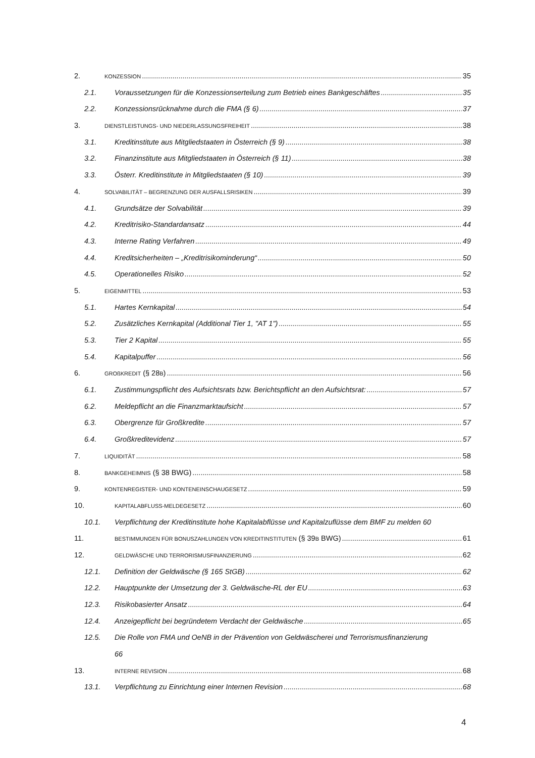2. KONZESSION 35
2.1. Voraussetzungen für die Konzessionserteilung zum Betrieb eines Bankgeschäftes 35
2.2. Konzessionsrücknahme durch die FMA (§ 6) 37
3. DIENSTLEISTUNGS- UND NIEDERLASSUNGSFREIHEIT 38
3.1. Kreditinstitute aus Mitgliedstaaten in Österreich (§ 9) 38
3.2. Finanzinstitute aus Mitgliedstaaten in Österreich (§ 11) 38
3.3. Österr. Kreditinstitute in Mitgliedstaaten (§ 10) 39
4. SOLVABILITÄT – BEGRENZUNG DER AUSFALLSRISIKEN 39
4.1. Grundsätze der Solvabilität 39
4.2. Kreditrisiko-Standardansatz 44
4.3. Interne Rating Verfahren 49
4.4. Kreditsicherheiten – „Kreditrisikominderung“ 50
4.5. Operationelles Risiko 52
5. EIGENMITTEL 53
5.1. Hartes Kernkapital 54
5.2. Zusätzliches Kernkapital (Additional Tier 1, "AT 1") 55
5.3. Tier 2 Kapital 55
5.4. Kapitalpuffer 56
6. GROßKREDIT (§ 28B) 56
6.1. Zustimmungspflicht des Aufsichtsrats bzw. Berichtspflicht an den Aufsichtsrat: 57
6.2. Meldepflicht an die Finanzmarktaufsicht 57
6.3. Obergrenze für Großkredite 57
6.4. Großkreditevidenz 57
7. LIQUIDITÄT 58
8. BANKGEHEIMNIS (§ 38 BWG) 58
9. KONTENREGISTER- UND KONTENEINSCHAUGESETZ 59
10. KAPITALABFLUSS-MELDEGESETZ 60
10.1. Verpflichtung der Kreditinstitute hohe Kapitalabflüsse und Kapitalzuflüsse dem BMF zu melden 60
11. BESTIMMUNGEN FÜR BONUSZAHLUNGEN VON KREDITINSTITUTEN (§ 39B BWG) 61
12. GELDWÄSCHE UND TERRORISMUSFINANZIERUNG 62
12.1. Definition der Geldwäsche (§ 165 StGB) 62
12.2. Hauptpunkte der Umsetzung der 3. Geldwäsche-RL der EU 63
12.3. Risikobasierter Ansatz 64
12.4. Anzeigepflicht bei begründetem Verdacht der Geldwäsche 65
12.5. Die Rolle von FMA und OeNB in der Prävention von Geldwäscherei und Terrorismusfinanzierung
66
13. INTERNE REVISION 68
13.1. Verpflichtung zu Einrichtung einer Internen Revision 68
4